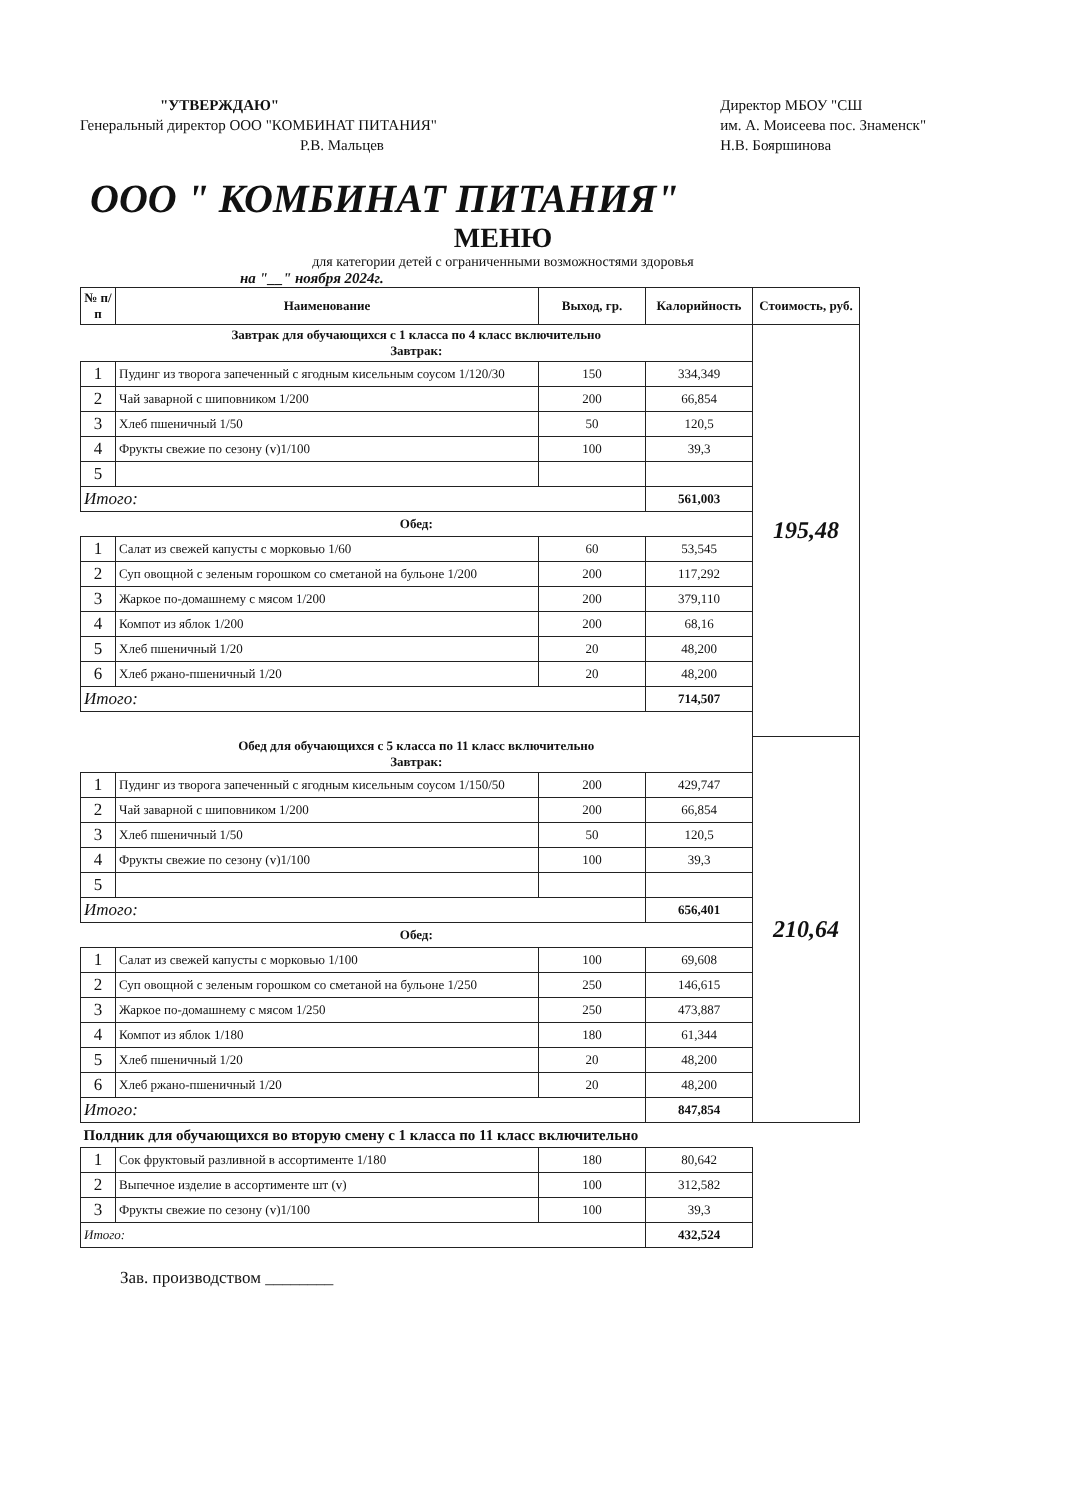"УТВЕРЖДАЮ"
Генеральный директор ООО "КОМБИНАТ ПИТАНИЯ"
Р.В. Мальцев
Директор МБОУ "СШ
им. А. Моисеева пос. Знаменск"
Н.В. Бояршинова
ООО " КОМБИНАТ ПИТАНИЯ"
МЕНЮ
для категории детей с ограниченными возможностями здоровья
на "__" ноября 2024г.
| № п/п | Наименование | Выход, гр. | Калорийность | Стоимость, руб. |
| --- | --- | --- | --- | --- |
| Завтрак для обучающихся с 1 класса по 4 класс включительно Завтрак: | | | | 195,48 |
| 1 | Пудинг из творога запеченный с ягодным кисельным соусом 1/120/30 | 150 | 334,349 | |
| 2 | Чай заварной с шиповником 1/200 | 200 | 66,854 | |
| 3 | Хлеб пшеничный 1/50 | 50 | 120,5 | |
| 4 | Фрукты свежие по сезону (v)1/100 | 100 | 39,3 | |
| 5 | | | | |
| Итого: | | | 561,003 | |
| Обед: | | | | |
| 1 | Салат из свежей капусты с морковью 1/60 | 60 | 53,545 | |
| 2 | Суп овощной с зеленым горошком со сметаной на бульоне 1/200 | 200 | 117,292 | |
| 3 | Жаркое по-домашнему с мясом 1/200 | 200 | 379,110 | |
| 4 | Компот из яблок 1/200 | 200 | 68,16 | |
| 5 | Хлеб пшеничный 1/20 | 20 | 48,200 | |
| 6 | Хлеб ржано-пшеничный 1/20 | 20 | 48,200 | |
| Итого: | | | 714,507 | |
| Обед для обучающихся с 5 класса по 11 класс включительно Завтрак: | | | | 210,64 |
| 1 | Пудинг из творога запеченный с ягодным кисельным соусом 1/150/50 | 200 | 429,747 | |
| 2 | Чай заварной с шиповником 1/200 | 200 | 66,854 | |
| 3 | Хлеб пшеничный 1/50 | 50 | 120,5 | |
| 4 | Фрукты свежие по сезону (v)1/100 | 100 | 39,3 | |
| 5 | | | | |
| Итого: | | | 656,401 | |
| Обед: | | | | |
| 1 | Салат из свежей капусты с морковью 1/100 | 100 | 69,608 | |
| 2 | Суп овощной с зеленым горошком со сметаной на бульоне 1/250 | 250 | 146,615 | |
| 3 | Жаркое по-домашнему с мясом 1/250 | 250 | 473,887 | |
| 4 | Компот из яблок 1/180 | 180 | 61,344 | |
| 5 | Хлеб пшеничный 1/20 | 20 | 48,200 | |
| 6 | Хлеб ржано-пшеничный 1/20 | 20 | 48,200 | |
| Итого: | | | 847,854 | |
| Полдник для обучающихся во вторую смену с 1 класса по 11 класс включительно | | | | |
| 1 | Сок фруктовый разливной в ассортименте 1/180 | 180 | 80,642 | |
| 2 | Выпечное изделие в ассортименте шт (v) | 100 | 312,582 | |
| 3 | Фрукты свежие по сезону (v)1/100 | 100 | 39,3 | |
| Итого: | | | 432,524 | |
Зав. производством ________